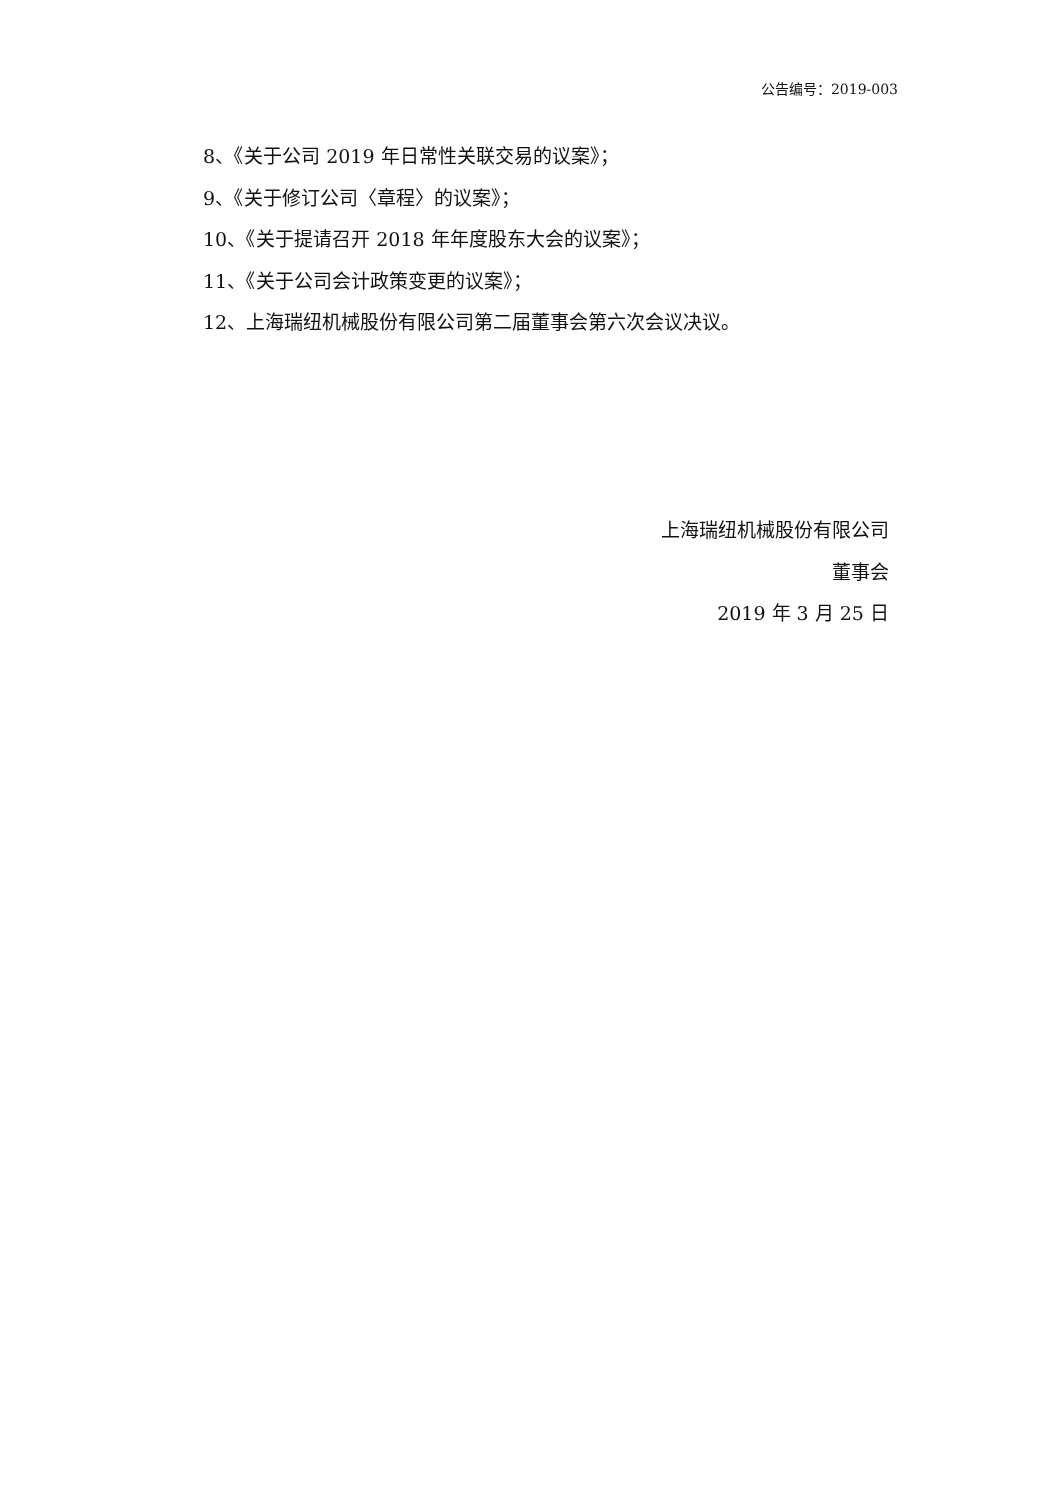公告编号：2019-003
8、《关于公司 2019 年日常性关联交易的议案》；
9、《关于修订公司〈章程〉的议案》；
10、《关于提请召开 2018 年年度股东大会的议案》；
11、《关于公司会计政策变更的议案》；
12、上海瑞纽机械股份有限公司第二届董事会第六次会议决议。
上海瑞纽机械股份有限公司
董事会
2019 年 3 月 25 日